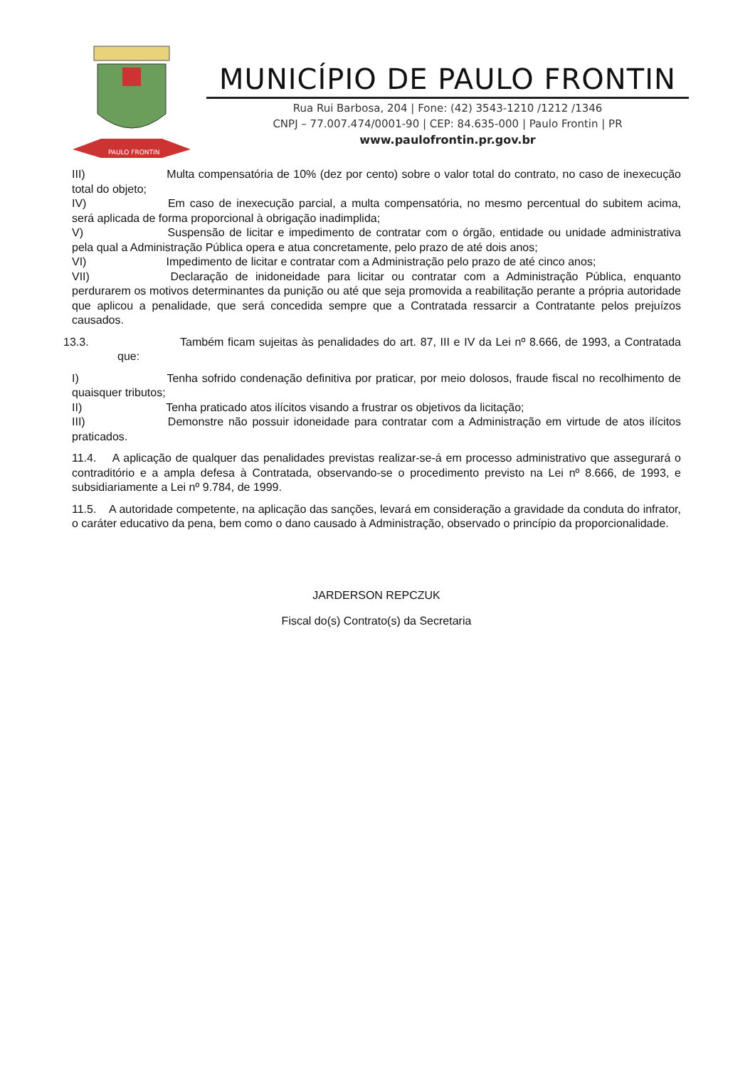PAULO FRONTIN
MUNICÍPIO DE PAULO FRONTIN
Rua Rui Barbosa, 204 | Fone: (42) 3543-1210 /1212 /1346
CNPJ – 77.007.474/0001-90 | CEP: 84.635-000 | Paulo Frontin | PR
www.paulofrontin.pr.gov.br
III) Multa compensatória de 10% (dez por cento) sobre o valor total do contrato, no caso de inexecução total do objeto;
IV) Em caso de inexecução parcial, a multa compensatória, no mesmo percentual do subitem acima, será aplicada de forma proporcional à obrigação inadimplida;
V) Suspensão de licitar e impedimento de contratar com o órgão, entidade ou unidade administrativa pela qual a Administração Pública opera e atua concretamente, pelo prazo de até dois anos;
VI) Impedimento de licitar e contratar com a Administração pelo prazo de até cinco anos;
VII) Declaração de inidoneidade para licitar ou contratar com a Administração Pública, enquanto perdurarem os motivos determinantes da punição ou até que seja promovida a reabilitação perante a própria autoridade que aplicou a penalidade, que será concedida sempre que a Contratada ressarcir a Contratante pelos prejuízos causados.
13.3. Também ficam sujeitas às penalidades do art. 87, III e IV da Lei nº 8.666, de 1993, a Contratada que:
I) Tenha sofrido condenação definitiva por praticar, por meio dolosos, fraude fiscal no recolhimento de quaisquer tributos;
II) Tenha praticado atos ilícitos visando a frustrar os objetivos da licitação;
III) Demonstre não possuir idoneidade para contratar com a Administração em virtude de atos ilícitos praticados.
11.4. A aplicação de qualquer das penalidades previstas realizar-se-á em processo administrativo que assegurará o contraditório e a ampla defesa à Contratada, observando-se o procedimento previsto na Lei nº 8.666, de 1993, e subsidiariamente a Lei nº 9.784, de 1999.
11.5. A autoridade competente, na aplicação das sanções, levará em consideração a gravidade da conduta do infrator, o caráter educativo da pena, bem como o dano causado à Administração, observado o princípio da proporcionalidade.
JARDERSON REPCZUK
Fiscal do(s) Contrato(s) da Secretaria